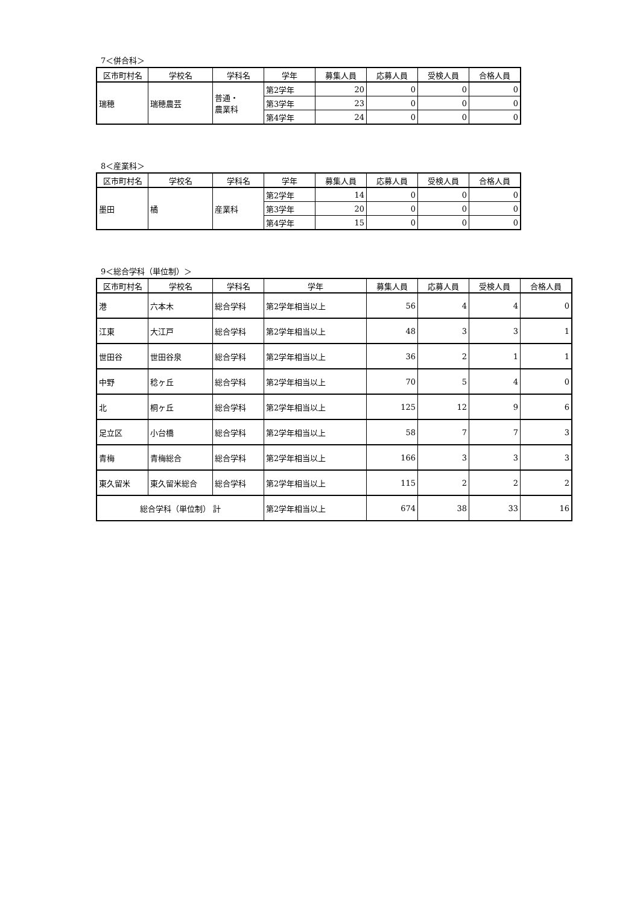7＜併合科＞
| 区市町村名 | 学校名 | 学科名 | 学年 | 募集人員 | 応募人員 | 受検人員 | 合格人員 |
| --- | --- | --- | --- | --- | --- | --- | --- |
| 瑞穂 | 瑞穂農芸 | 普通・ 農業科 | 第2学年 | 20 | 0 | 0 | 0 |
| | | | 第3学年 | 23 | 0 | 0 | 0 |
| | | | 第4学年 | 24 | 0 | 0 | 0 |
8＜産業科＞
| 区市町村名 | 学校名 | 学科名 | 学年 | 募集人員 | 応募人員 | 受検人員 | 合格人員 |
| --- | --- | --- | --- | --- | --- | --- | --- |
| 墨田 | 橘 | 産業科 | 第2学年 | 14 | 0 | 0 | 0 |
| | | | 第3学年 | 20 | 0 | 0 | 0 |
| | | | 第4学年 | 15 | 0 | 0 | 0 |
9＜総合学科（単位制）＞
| 区市町村名 | 学校名 | 学科名 | 学年 | 募集人員 | 応募人員 | 受検人員 | 合格人員 |
| --- | --- | --- | --- | --- | --- | --- | --- |
| 港 | 六本木 | 総合学科 | 第2学年相当以上 | 56 | 4 | 4 | 0 |
| 江東 | 大江戸 | 総合学科 | 第2学年相当以上 | 48 | 3 | 3 | 1 |
| 世田谷 | 世田谷泉 | 総合学科 | 第2学年相当以上 | 36 | 2 | 1 | 1 |
| 中野 | 稔ヶ丘 | 総合学科 | 第2学年相当以上 | 70 | 5 | 4 | 0 |
| 北 | 桐ヶ丘 | 総合学科 | 第2学年相当以上 | 125 | 12 | 9 | 6 |
| 足立区 | 小台橋 | 総合学科 | 第2学年相当以上 | 58 | 7 | 7 | 3 |
| 青梅 | 青梅総合 | 総合学科 | 第2学年相当以上 | 166 | 3 | 3 | 3 |
| 東久留米 | 東久留米総合 | 総合学科 | 第2学年相当以上 | 115 | 2 | 2 | 2 |
| 総合学科（単位制） 計 | | | 第2学年相当以上 | 674 | 38 | 33 | 16 |